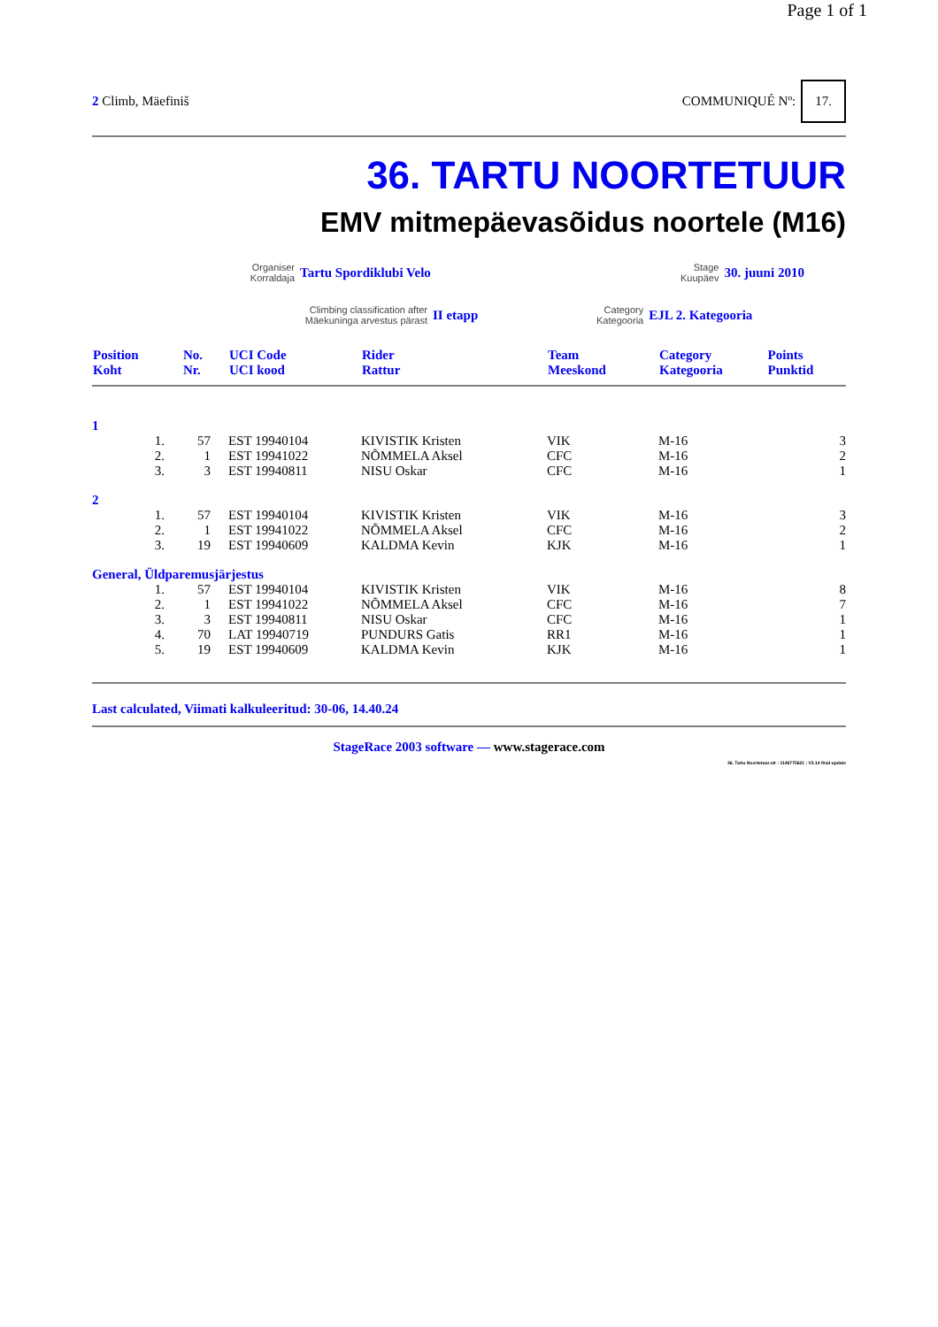Page 1 of 1
2 Climb, Mäefiniš COMMUNIQUÉ Nº: 17.
36. TARTU NOORTETUUR
EMV mitmepäevasõidus noortele (M16)
Organiser
Korraldaja
Tartu Spordiklubi Velo
Stage
Kuupäev
30. juuni 2010
Climbing classification after
Mäekuninga arvestus pärast
II etapp
Category
Kategooria
EJL 2. Kategooria
| Position Koht | No. Nr. | UCI Code UCI kood | Rider Rattur | Team Meeskond | Category Kategooria | Points Punktid |
| --- | --- | --- | --- | --- | --- | --- |
| 1 | | | | | | |
| 1. | 57 | EST 19940104 | KIVISTIK Kristen | VIK | M-16 | 3 |
| 2. | 1 | EST 19941022 | NÕMMELA Aksel | CFC | M-16 | 2 |
| 3. | 3 | EST 19940811 | NISU Oskar | CFC | M-16 | 1 |
| 2 | | | | | | |
| 1. | 57 | EST 19940104 | KIVISTIK Kristen | VIK | M-16 | 3 |
| 2. | 1 | EST 19941022 | NÕMMELA Aksel | CFC | M-16 | 2 |
| 3. | 19 | EST 19940609 | KALDMA Kevin | KJK | M-16 | 1 |
| General, Üldparemusjärjestus | | | | | | |
| 1. | 57 | EST 19940104 | KIVISTIK Kristen | VIK | M-16 | 8 |
| 2. | 1 | EST 19941022 | NÕMMELA Aksel | CFC | M-16 | 7 |
| 3. | 3 | EST 19940811 | NISU Oskar | CFC | M-16 | 1 |
| 4. | 70 | LAT 19940719 | PUNDURS Gatis | RR1 | M-16 | 1 |
| 5. | 19 | EST 19940609 | KALDMA Kevin | KJK | M-16 | 1 |
Last calculated, Viimati kalkuleeritud: 30-06, 14.40.24
StageRace 2003 software — www.stagerace.com
36. Tartu Noortetuur.str : 1146775621 : V3.14 final update